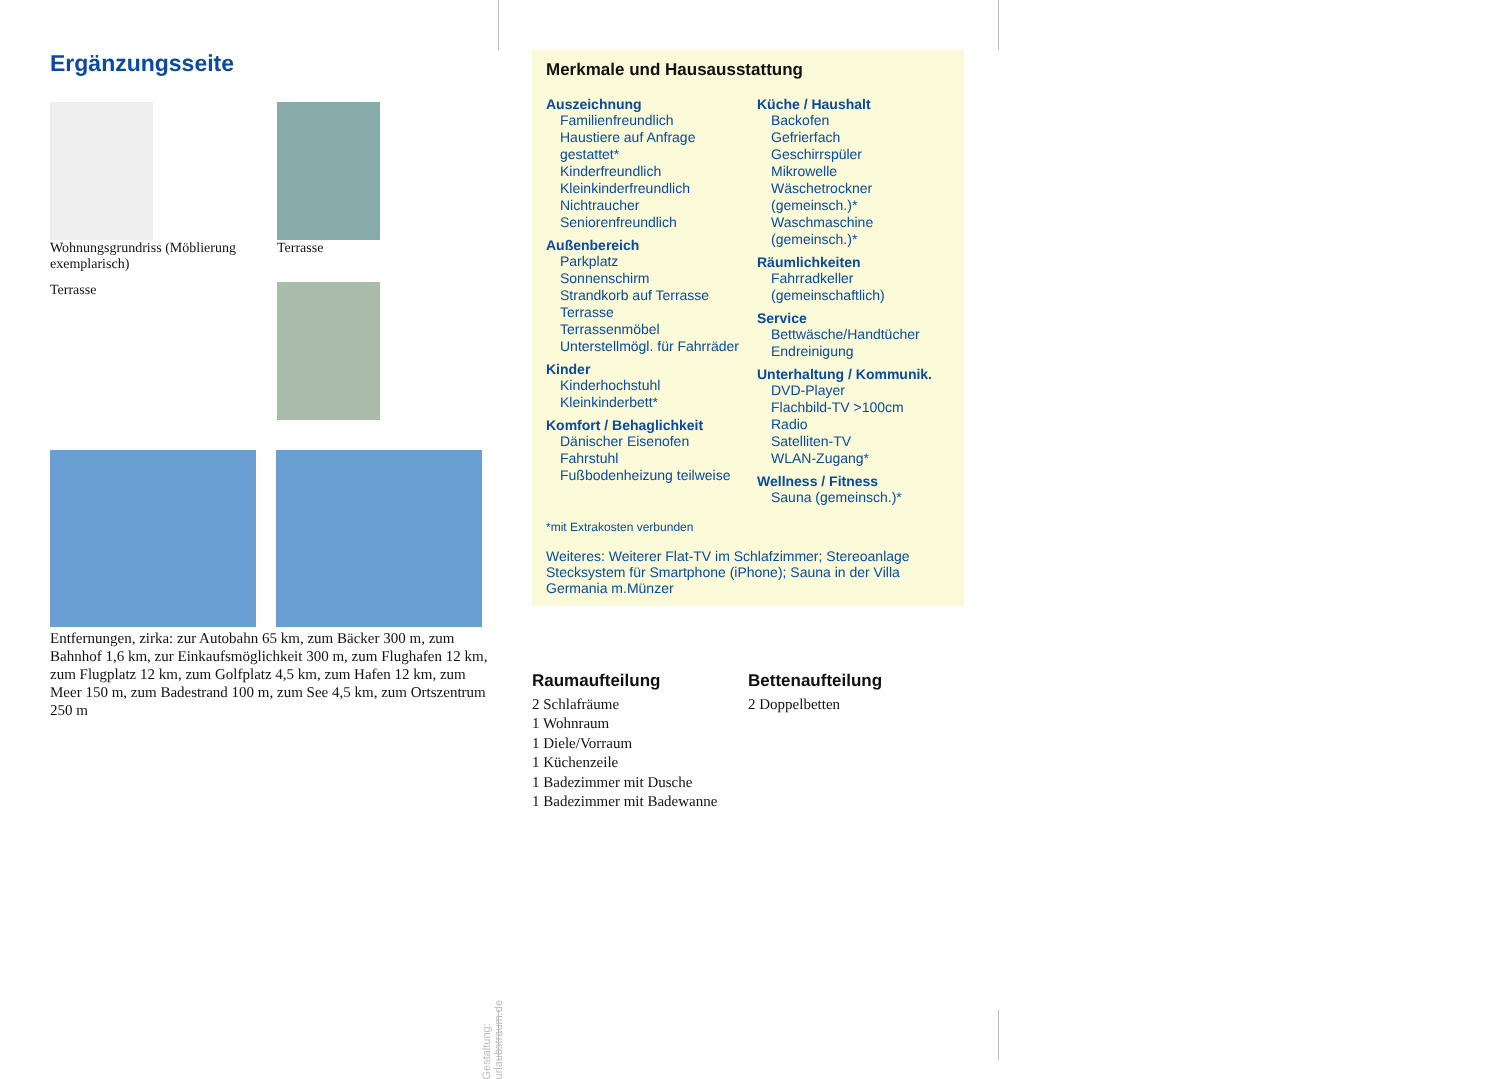Ergänzungsseite
Wohnungsgrundriss (Möblierung exemplarisch)
Terrasse
Terrasse
Entfernungen, zirka: zur Autobahn 65 km, zum Bäcker 300 m, zum Bahnhof 1,6 km, zur Einkaufsmöglichkeit 300 m, zum Flughafen 12 km, zum Flugplatz 12 km, zum Golfplatz 4,5 km, zum Hafen 12 km, zum Meer 150 m, zum Badestrand 100 m, zum See 4,5 km, zum Ortszentrum 250 m
Gestaltung: urlaubstraum.de
Merkmale und Hausausstattung
Auszeichnung
Familienfreundlich
Haustiere auf Anfrage gestattet*
Kinderfreundlich
Kleinkinderfreundlich
Nichtraucher
Seniorenfreundlich
Außenbereich
Parkplatz
Sonnenschirm
Strandkorb auf Terrasse
Terrasse
Terrassenmöbel
Unterstellmögl. für Fahrräder
Kinder
Kinderhochstuhl
Kleinkinderbett*
Komfort / Behaglichkeit
Dänischer Eisenofen
Fahrstuhl
Fußbodenheizung teilweise
Küche / Haushalt
Backofen
Gefrierfach
Geschirrspüler
Mikrowelle
Wäschetrockner (gemeinsch.)*
Waschmaschine (gemeinsch.)*
Räumlichkeiten
Fahrradkeller (gemeinschaftlich)
Service
Bettwäsche/Handtücher
Endreinigung
Unterhaltung / Kommunik.
DVD-Player
Flachbild-TV >100cm
Radio
Satelliten-TV
WLAN-Zugang*
Wellness / Fitness
Sauna (gemeinsch.)*
*mit Extrakosten verbunden
Weiteres: Weiterer Flat-TV im Schlafzimmer; Stereoanlage Stecksystem für Smartphone (iPhone); Sauna in der Villa Germania m.Münzer
Raumaufteilung
2 Schlafräume
1 Wohnraum
1 Diele/Vorraum
1 Küchenzeile
1 Badezimmer mit Dusche
1 Badezimmer mit Badewanne
Bettenaufteilung
2 Doppelbetten